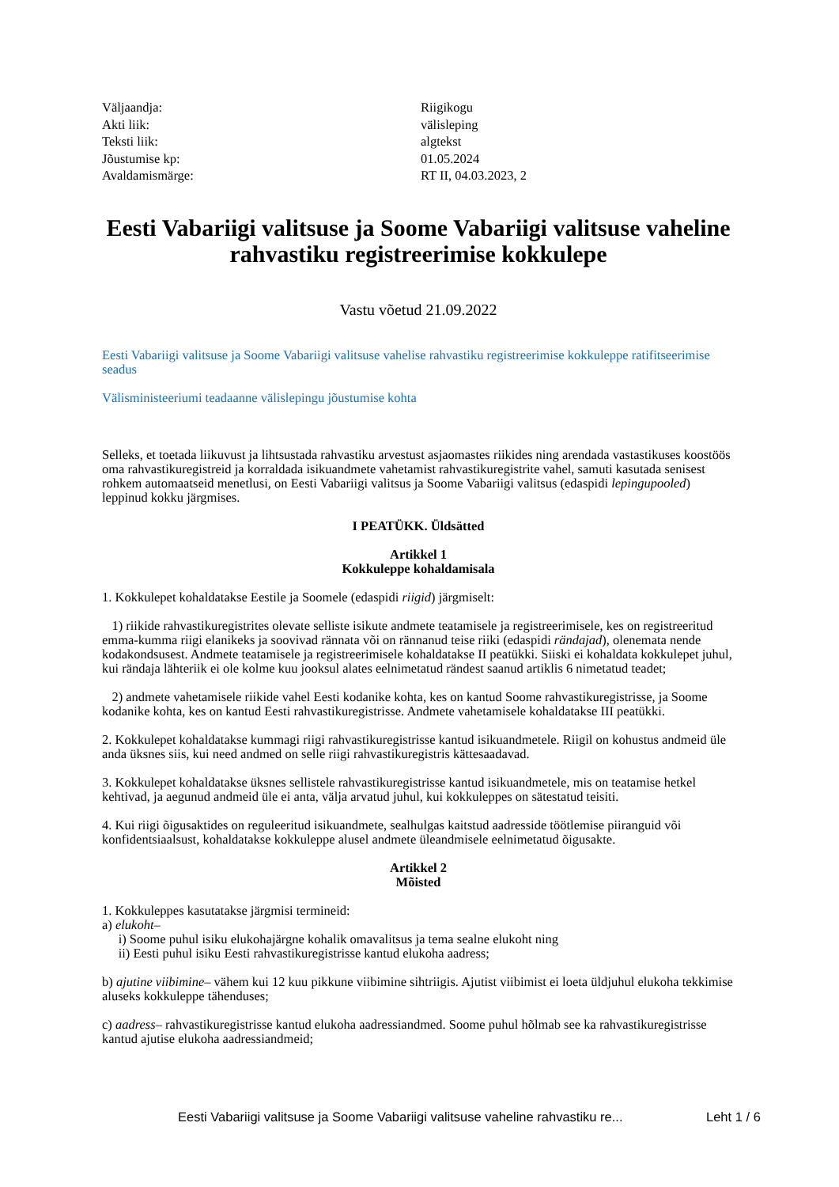| Väljaandja: | Riigikogu |
| Akti liik: | välisleping |
| Teksti liik: | algtekst |
| Jõustumise kp: | 01.05.2024 |
| Avaldamismärge: | RT II, 04.03.2023, 2 |
Eesti Vabariigi valitsuse ja Soome Vabariigi valitsuse vaheline rahvastiku registreerimise kokkulepe
Vastu võetud 21.09.2022
Eesti Vabariigi valitsuse ja Soome Vabariigi valitsuse vahelise rahvastiku registreerimise kokkuleppe ratifitseerimise seadus
Välisministeeriumi teadaanne välislepingu jõustumise kohta
Selleks, et toetada liikuvust ja lihtsustada rahvastiku arvestust asjaomastes riikides ning arendada vastastikuses koostöös oma rahvastikuregistreid ja korraldada isikuandmete vahetamist rahvastikuregistrite vahel, samuti kasutada senisest rohkem automaatseid menetlusi, on Eesti Vabariigi valitsus ja Soome Vabariigi valitsus (edaspidi lepingupooled) leppinud kokku järgmises.
I PEATÜKK. Üldsätted
Artikkel 1
Kokkuleppe kohaldamisala
1. Kokkulepet kohaldatakse Eestile ja Soomele (edaspidi riigid) järgmiselt:
1) riikide rahvastikuregistrites olevate selliste isikute andmete teatamisele ja registreerimisele, kes on registreeritud emma-kumma riigi elanikeks ja soovivad rännata või on rännanud teise riiki (edaspidi rändajad), olenemata nende kodakondsusest. Andmete teatamisele ja registreerimisele kohaldatakse II peatükki. Siiski ei kohaldata kokkulepet juhul, kui rändaja lähteriik ei ole kolme kuu jooksul alates eelnimetatud rändest saanud artiklis 6 nimetatud teadet;
2) andmete vahetamisele riikide vahel Eesti kodanike kohta, kes on kantud Soome rahvastikuregistrisse, ja Soome kodanike kohta, kes on kantud Eesti rahvastikuregistrisse. Andmete vahetamisele kohaldatakse III peatükki.
2. Kokkulepet kohaldatakse kummagi riigi rahvastikuregistrisse kantud isikuandmetele. Riigil on kohustus andmeid üle anda üksnes siis, kui need andmed on selle riigi rahvastikuregistris kättesaadavad.
3. Kokkulepet kohaldatakse üksnes sellistele rahvastikuregistrisse kantud isikuandmetele, mis on teatamise hetkel kehtivad, ja aegunud andmeid üle ei anta, välja arvatud juhul, kui kokkuleppes on sätestatud teisiti.
4. Kui riigi õigusaktides on reguleeritud isikuandmete, sealhulgas kaitstud aadresside töötlemise piiranguid või konfidentsiaalsust, kohaldatakse kokkuleppe alusel andmete üleandmisele eelnimetatud õigusakte.
Artikkel 2
Mõisted
1. Kokkuleppes kasutatakse järgmisi termineid:
a) elukoht–
i) Soome puhul isiku elukohajärgne kohalik omavalitsus ja tema sealne elukoht ning
ii) Eesti puhul isiku Eesti rahvastikuregistrisse kantud elukoha aadress;
b) ajutine viibimine– vähem kui 12 kuu pikkune viibimine sihtriigis. Ajutist viibimist ei loeta üldjuhul elukoha tekkimise aluseks kokkuleppe tähenduses;
c) aadress– rahvastikuregistrisse kantud elukoha aadressiandmed. Soome puhul hõlmab see ka rahvastikuregistrisse kantud ajutise elukoha aadressiandmeid;
Eesti Vabariigi valitsuse ja Soome Vabariigi valitsuse vaheline rahvastiku re...
Leht 1 / 6